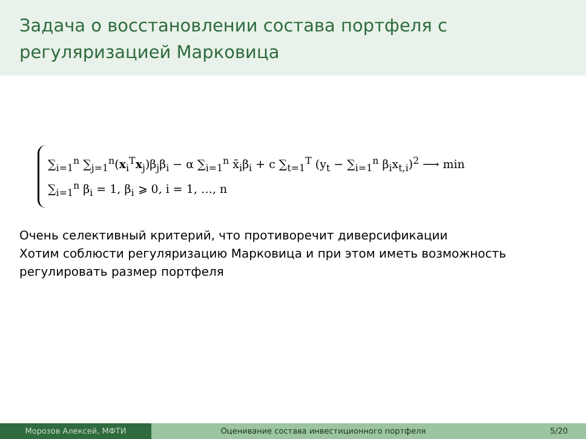Задача о восстановлении состава портфеля с регуляризацией Марковица
∑<sub>i=1</sub><sup>n</sup> ∑<sub>j=1</sub><sup>n</sup>(x<sub>i</sub><sup>T</sup>x<sub>j</sub>)β<sub>j</sub>β<sub>i</sub> − α ∑<sub>i=1</sub><sup>n</sup> x̄<sub>i</sub>β<sub>i</sub> + c ∑<sub>t=1</sub><sup>T</sup> (y<sub>t</sub> − ∑<sub>i=1</sub><sup>n</sup> β<sub>i</sub>x<sub>t,i</sub>)<sup>2</sup> ⟶ min
∑<sub>i=1</sub><sup>n</sup> β<sub>i</sub> = 1, β<sub>i</sub> ⩾ 0, i = 1, …, n
Очень селективный критерий, что противоречит диверсификации
Хотим соблюсти регуляризацию Марковица и при этом иметь возможность регулировать размер портфеля
Морозов Алексей, МФТИ Оценивание состава инвестиционного портфеля
5/20